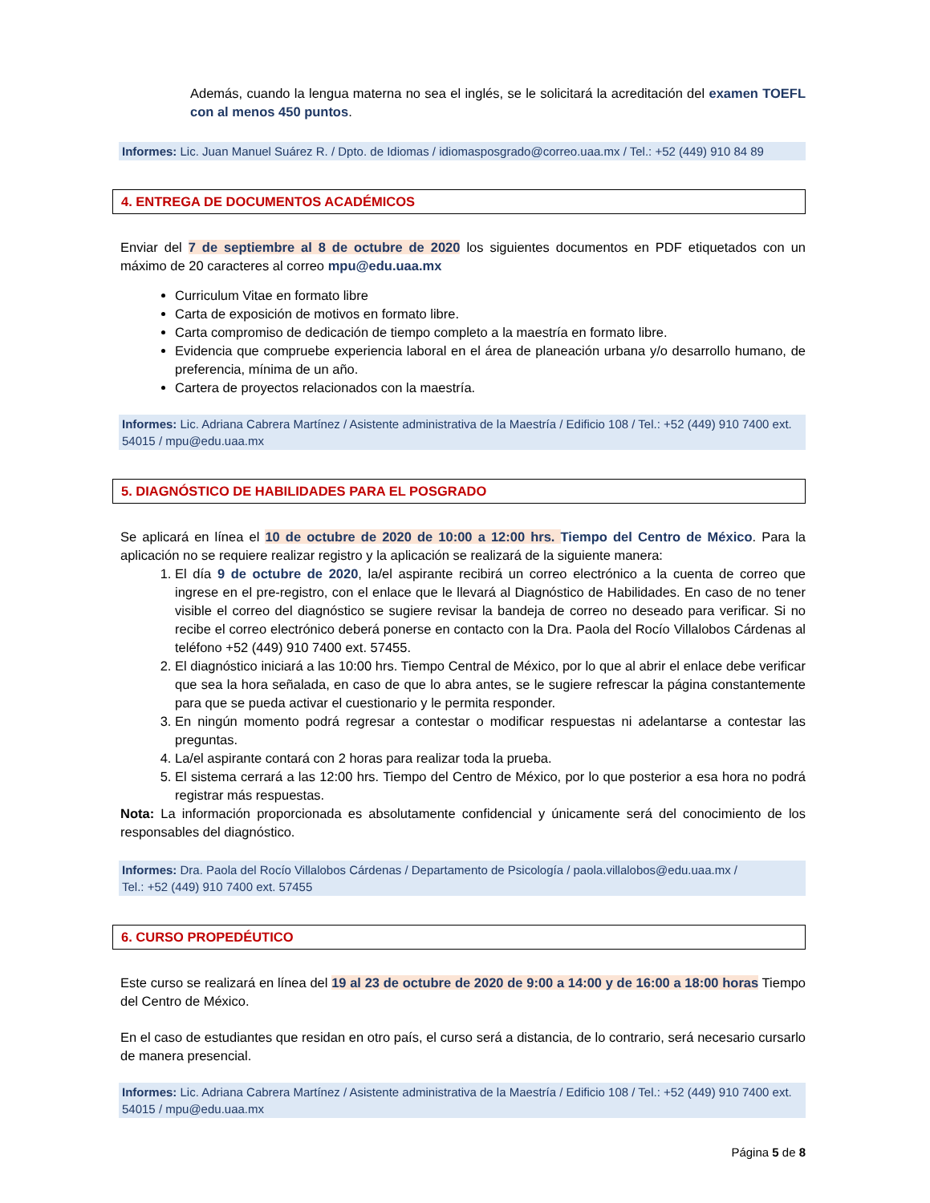Además, cuando la lengua materna no sea el inglés, se le solicitará la acreditación del examen TOEFL con al menos 450 puntos.
Informes: Lic. Juan Manuel Suárez R. / Dpto. de Idiomas / idiomasposgrado@correo.uaa.mx / Tel.: +52 (449) 910 84 89
4. ENTREGA DE DOCUMENTOS ACADÉMICOS
Enviar del 7 de septiembre al 8 de octubre de 2020 los siguientes documentos en PDF etiquetados con un máximo de 20 caracteres al correo mpu@edu.uaa.mx
Curriculum Vitae en formato libre
Carta de exposición de motivos en formato libre.
Carta compromiso de dedicación de tiempo completo a la maestría en formato libre.
Evidencia que compruebe experiencia laboral en el área de planeación urbana y/o desarrollo humano, de preferencia, mínima de un año.
Cartera de proyectos relacionados con la maestría.
Informes: Lic. Adriana Cabrera Martínez / Asistente administrativa de la Maestría / Edificio 108 / Tel.: +52 (449) 910 7400 ext. 54015 / mpu@edu.uaa.mx
5. DIAGNÓSTICO DE HABILIDADES PARA EL POSGRADO
Se aplicará en línea el 10 de octubre de 2020 de 10:00 a 12:00 hrs. Tiempo del Centro de México. Para la aplicación no se requiere realizar registro y la aplicación se realizará de la siguiente manera:
1. El día 9 de octubre de 2020, la/el aspirante recibirá un correo electrónico a la cuenta de correo que ingrese en el pre-registro, con el enlace que le llevará al Diagnóstico de Habilidades. En caso de no tener visible el correo del diagnóstico se sugiere revisar la bandeja de correo no deseado para verificar. Si no recibe el correo electrónico deberá ponerse en contacto con la Dra. Paola del Rocío Villalobos Cárdenas al teléfono +52 (449) 910 7400 ext. 57455.
2. El diagnóstico iniciará a las 10:00 hrs. Tiempo Central de México, por lo que al abrir el enlace debe verificar que sea la hora señalada, en caso de que lo abra antes, se le sugiere refrescar la página constantemente para que se pueda activar el cuestionario y le permita responder.
3. En ningún momento podrá regresar a contestar o modificar respuestas ni adelantarse a contestar las preguntas.
4. La/el aspirante contará con 2 horas para realizar toda la prueba.
5. El sistema cerrará a las 12:00 hrs. Tiempo del Centro de México, por lo que posterior a esa hora no podrá registrar más respuestas.
Nota: La información proporcionada es absolutamente confidencial y únicamente será del conocimiento de los responsables del diagnóstico.
Informes: Dra. Paola del Rocío Villalobos Cárdenas / Departamento de Psicología / paola.villalobos@edu.uaa.mx /
Tel.: +52 (449) 910 7400 ext. 57455
6. CURSO PROPEDÉUTICO
Este curso se realizará en línea del 19 al 23 de octubre de 2020 de 9:00 a 14:00 y de 16:00 a 18:00 horas Tiempo del Centro de México.
En el caso de estudiantes que residan en otro país, el curso será a distancia, de lo contrario, será necesario cursarlo de manera presencial.
Informes: Lic. Adriana Cabrera Martínez / Asistente administrativa de la Maestría / Edificio 108 / Tel.: +52 (449) 910 7400 ext. 54015 / mpu@edu.uaa.mx
Página 5 de 8